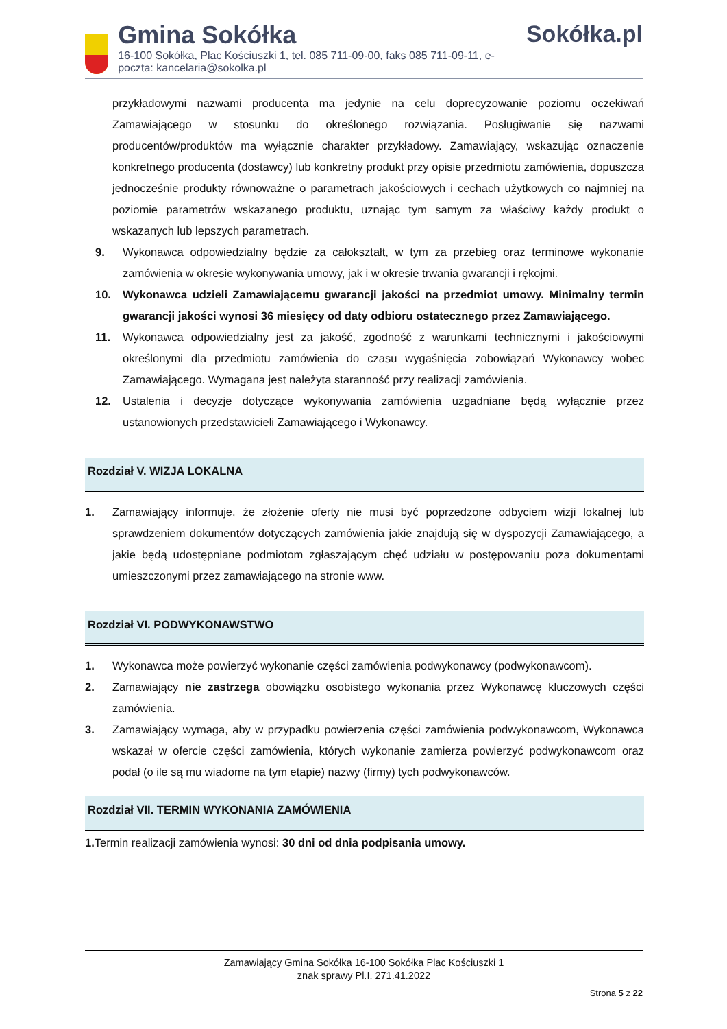Gmina Sokółka
16-100 Sokółka, Plac Kościuszki 1, tel. 085 711-09-00, faks 085 711-09-11, e-poczta: kancelaria@sokolka.pl
Sokółka.pl
przykładowymi nazwami producenta ma jedynie na celu doprecyzowanie poziomu oczekiwań Zamawiającego w stosunku do określonego rozwiązania. Posługiwanie się nazwami producentów/produktów ma wyłącznie charakter przykładowy. Zamawiający, wskazując oznaczenie konkretnego producenta (dostawcy) lub konkretny produkt przy opisie przedmiotu zamówienia, dopuszcza jednocześnie produkty równoważne o parametrach jakościowych i cechach użytkowych co najmniej na poziomie parametrów wskazanego produktu, uznając tym samym za właściwy każdy produkt o wskazanych lub lepszych parametrach.
9. Wykonawca odpowiedzialny będzie za całokształt, w tym za przebieg oraz terminowe wykonanie zamówienia w okresie wykonywania umowy, jak i w okresie trwania gwarancji i rękojmi.
10. Wykonawca udzieli Zamawiającemu gwarancji jakości na przedmiot umowy. Minimalny termin gwarancji jakości wynosi 36 miesięcy od daty odbioru ostatecznego przez Zamawiającego.
11. Wykonawca odpowiedzialny jest za jakość, zgodność z warunkami technicznymi i jakościowymi określonymi dla przedmiotu zamówienia do czasu wygaśnięcia zobowiązań Wykonawcy wobec Zamawiającego. Wymagana jest należyta staranność przy realizacji zamówienia.
12. Ustalenia i decyzje dotyczące wykonywania zamówienia uzgadniane będą wyłącznie przez ustanowionych przedstawicieli Zamawiającego i Wykonawcy.
Rozdział V. WIZJA LOKALNA
1. Zamawiający informuje, że złożenie oferty nie musi być poprzedzone odbyciem wizji lokalnej lub sprawdzeniem dokumentów dotyczących zamówienia jakie znajdują się w dyspozycji Zamawiającego, a jakie będą udostępniane podmiotom zgłaszającym chęć udziału w postępowaniu poza dokumentami umieszczonymi przez zamawiającego na stronie www.
Rozdział VI. PODWYKONAWSTWO
1. Wykonawca może powierzyć wykonanie części zamówienia podwykonawcy (podwykonawcom).
2. Zamawiający nie zastrzega obowiązku osobistego wykonania przez Wykonawcę kluczowych części zamówienia.
3. Zamawiający wymaga, aby w przypadku powierzenia części zamówienia podwykonawcom, Wykonawca wskazał w ofercie części zamówienia, których wykonanie zamierza powierzyć podwykonawcom oraz podał (o ile są mu wiadome na tym etapie) nazwy (firmy) tych podwykonawców.
Rozdział VII. TERMIN WYKONANIA ZAMÓWIENIA
1. Termin realizacji zamówienia wynosi: 30 dni od dnia podpisania umowy.
Zamawiający Gmina Sokółka 16-100 Sokółka Plac Kościuszki 1
znak sprawy Pl.I. 271.41.2022
Strona 5 z 22